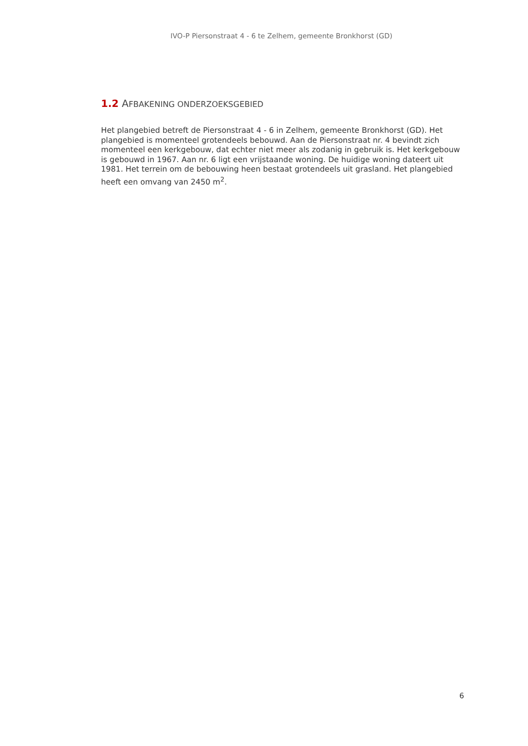IVO-P Piersonstraat 4 - 6 te Zelhem, gemeente Bronkhorst (GD)
1.2 AFBAKENING ONDERZOEKSGEBIED
Het plangebied betreft de Piersonstraat 4 - 6 in Zelhem, gemeente Bronkhorst (GD). Het plangebied is momenteel grotendeels bebouwd. Aan de Piersonstraat nr. 4 bevindt zich momenteel een kerkgebouw, dat echter niet meer als zodanig in gebruik is. Het kerkgebouw is gebouwd in 1967. Aan nr. 6 ligt een vrijstaande woning. De huidige woning dateert uit 1981. Het terrein om de bebouwing heen bestaat grotendeels uit grasland. Het plangebied heeft een omvang van 2450 m<sup>2</sup>.
6